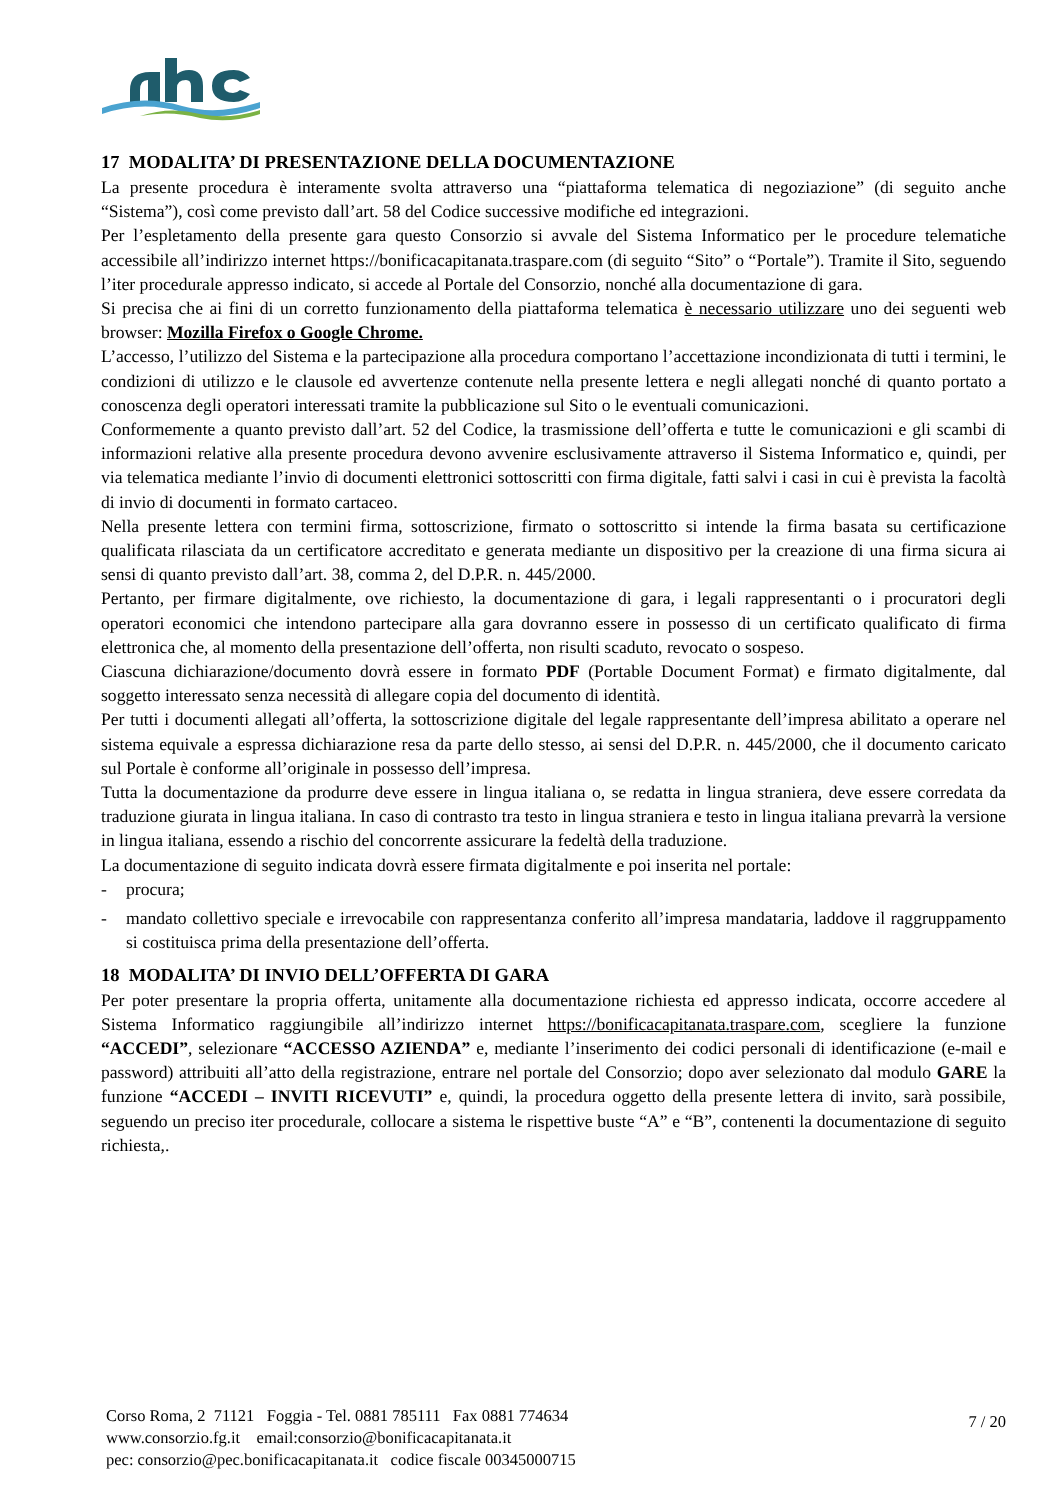17 MODALITA’ DI PRESENTAZIONE DELLA DOCUMENTAZIONE
La presente procedura è interamente svolta attraverso una “piattaforma telematica di negoziazione” (di seguito anche “Sistema”), così come previsto dall’art. 58 del Codice successive modifiche ed integrazioni.
Per l’espletamento della presente gara questo Consorzio si avvale del Sistema Informatico per le procedure telematiche accessibile all’indirizzo internet https://bonificacapitanata.traspare.com (di seguito “Sito” o “Portale”). Tramite il Sito, seguendo l’iter procedurale appresso indicato, si accede al Portale del Consorzio, nonché alla documentazione di gara.
Si precisa che ai fini di un corretto funzionamento della piattaforma telematica è necessario utilizzare uno dei seguenti web browser: Mozilla Firefox o Google Chrome.
L’accesso, l’utilizzo del Sistema e la partecipazione alla procedura comportano l’accettazione incondizionata di tutti i termini, le condizioni di utilizzo e le clausole ed avvertenze contenute nella presente lettera e negli allegati nonché di quanto portato a conoscenza degli operatori interessati tramite la pubblicazione sul Sito o le eventuali comunicazioni.
Conformemente a quanto previsto dall’art. 52 del Codice, la trasmissione dell’offerta e tutte le comunicazioni e gli scambi di informazioni relative alla presente procedura devono avvenire esclusivamente attraverso il Sistema Informatico e, quindi, per via telematica mediante l’invio di documenti elettronici sottoscritti con firma digitale, fatti salvi i casi in cui è prevista la facoltà di invio di documenti in formato cartaceo.
Nella presente lettera con termini firma, sottoscrizione, firmato o sottoscritto si intende la firma basata su certificazione qualificata rilasciata da un certificatore accreditato e generata mediante un dispositivo per la creazione di una firma sicura ai sensi di quanto previsto dall’art. 38, comma 2, del D.P.R. n. 445/2000.
Pertanto, per firmare digitalmente, ove richiesto, la documentazione di gara, i legali rappresentanti o i procuratori degli operatori economici che intendono partecipare alla gara dovranno essere in possesso di un certificato qualificato di firma elettronica che, al momento della presentazione dell’offerta, non risulti scaduto, revocato o sospeso.
Ciascuna dichiarazione/documento dovrà essere in formato PDF (Portable Document Format) e firmato digitalmente, dal soggetto interessato senza necessità di allegare copia del documento di identità.
Per tutti i documenti allegati all’offerta, la sottoscrizione digitale del legale rappresentante dell’impresa abilitato a operare nel sistema equivale a espressa dichiarazione resa da parte dello stesso, ai sensi del D.P.R. n. 445/2000, che il documento caricato sul Portale è conforme all’originale in possesso dell’impresa.
Tutta la documentazione da produrre deve essere in lingua italiana o, se redatta in lingua straniera, deve essere corredata da traduzione giurata in lingua italiana. In caso di contrasto tra testo in lingua straniera e testo in lingua italiana prevarrà la versione in lingua italiana, essendo a rischio del concorrente assicurare la fedeltà della traduzione.
La documentazione di seguito indicata dovrà essere firmata digitalmente e poi inserita nel portale:
- procura;
- mandato collettivo speciale e irrevocabile con rappresentanza conferito all’impresa mandataria, laddove il raggruppamento si costituisca prima della presentazione dell’offerta.
18 MODALITA’ DI INVIO DELL’OFFERTA DI GARA
Per poter presentare la propria offerta, unitamente alla documentazione richiesta ed appresso indicata, occorre accedere al Sistema Informatico raggiungibile all’indirizzo internet https://bonificacapitanata.traspare.com, scegliere la funzione “ACCEDI”, selezionare “ACCESSO AZIENDA” e, mediante l’inserimento dei codici personali di identificazione (e-mail e password) attribuiti all’atto della registrazione, entrare nel portale del Consorzio; dopo aver selezionato dal modulo GARE la funzione “ACCEDI – INVITI RICEVUTI” e, quindi, la procedura oggetto della presente lettera di invito, sarà possibile, seguendo un preciso iter procedurale, collocare a sistema le rispettive buste “A” e “B”, contenenti la documentazione di seguito richiesta,.
Corso Roma, 2 71121 Foggia - Tel. 0881 785111 Fax 0881 774634
www.consorzio.fg.it email:consorzio@bonificacapitanata.it
pec: consorzio@pec.bonificacapitanata.it codice fiscale 00345000715
7 / 20